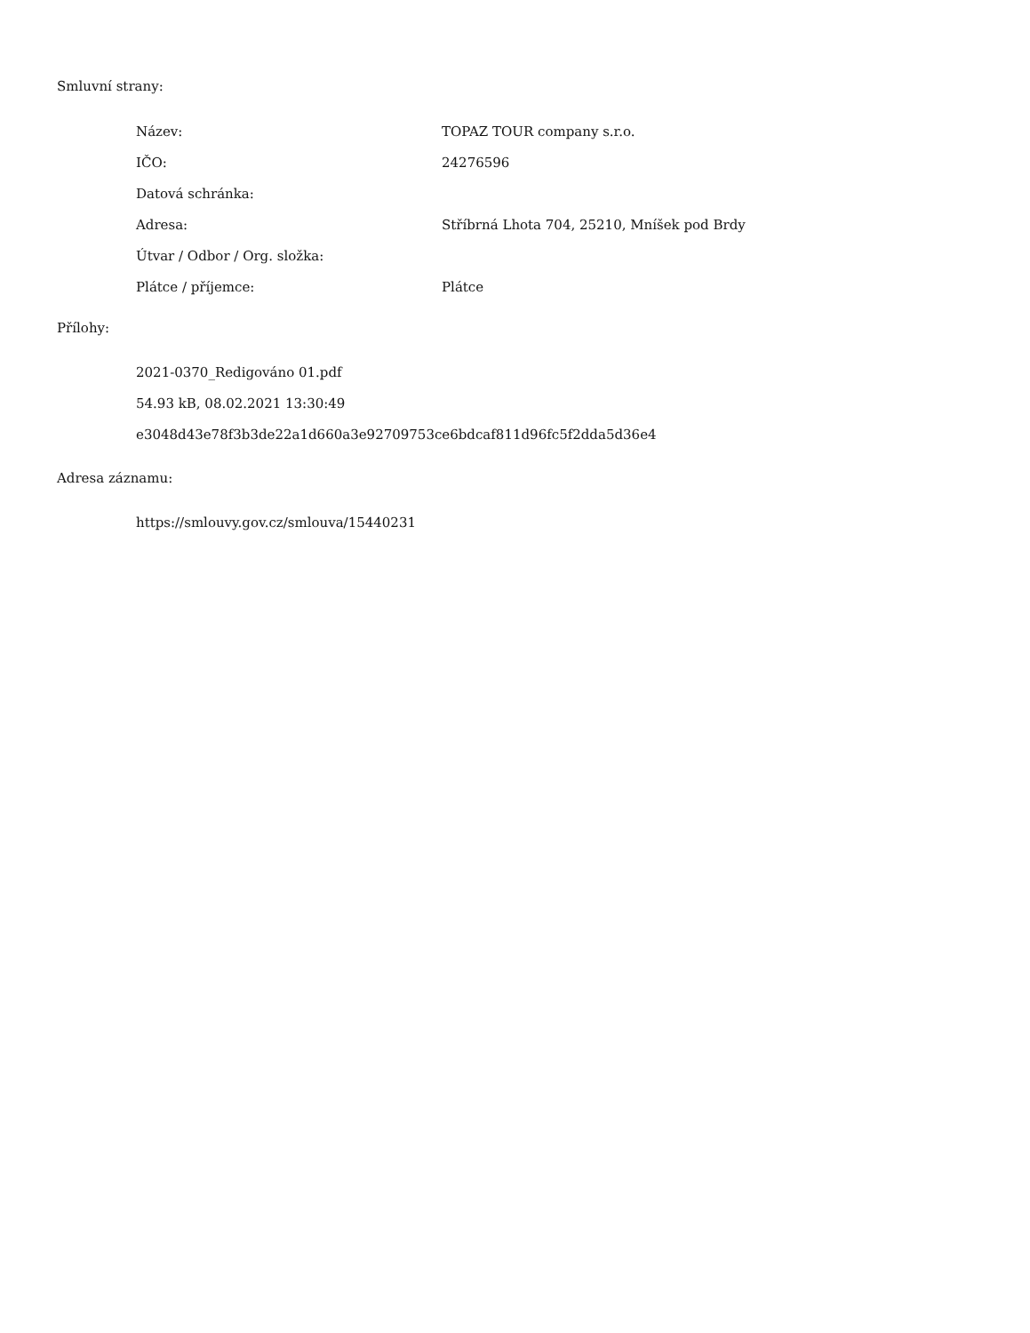Smluvní strany:
| Název: | TOPAZ TOUR company s.r.o. |
| IČO: | 24276596 |
| Datová schránka: | |
| Adresa: | Stříbrná Lhota 704, 25210, Mníšek pod Brdy |
| Útvar / Odbor / Org. složka: | |
| Plátce / příjemce: | Plátce |
Přílohy:
2021-0370_Redigováno 01.pdf
54.93 kB, 08.02.2021 13:30:49
e3048d43e78f3b3de22a1d660a3e92709753ce6bdcaf811d96fc5f2dda5d36e4
Adresa záznamu:
https://smlouvy.gov.cz/smlouva/15440231